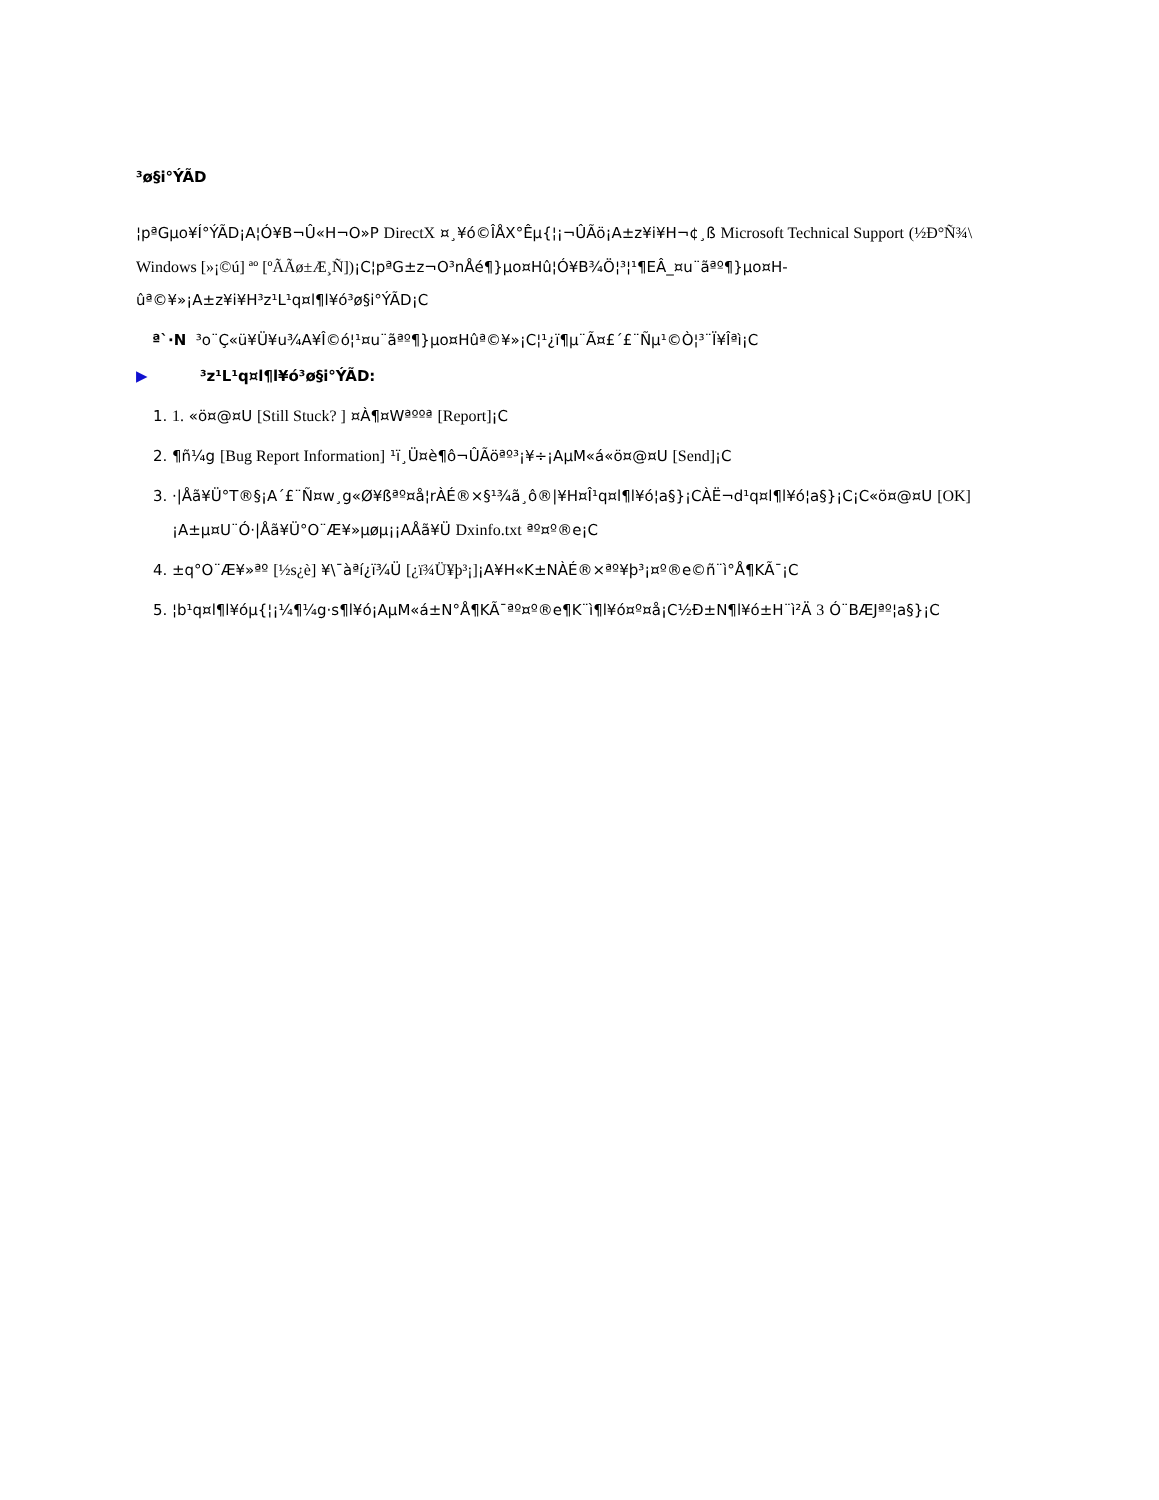³ø§i°ÝÃD
¦pªGµo¥Í°ÝÃD¡A¦Ó¥B¬Û«H¬O»P DirectX ¤¸¥ó©ÎÅX°Êµ{¦¡¬ÛÃö¡A±z¥i¥H¬¢¸ß Microsoft Technical Support (½Ð°Ñ¾\ Windows [»¡©ú] ªº [ºÃÃø±Æ¸Ñ])¡C¦pªG±z¬O³nÅé¶}µo¤Hû¦Ó¥B¾Ö¦³¦¹¶EÂ_¤u¨ãªº¶}µo¤H­ûª©¥»¡A±z¥i¥H³z¹L¹q¤l¶l¥ó³ø§i°ÝÃD¡C
ª`·N ³o¨Ç«ü¥Ü¥u¾A¥Î©ó¦¹¤u¨ãªº¶}µo¤Hûª©¥»¡C¦¹¿ï¶µ¨Ã¤£´£¨Ñµ¹©Ò¦³¨Ï¥Îªì¡C
▶ ³z¹L¹q¤l¶l¥ó³ø§i°ÝÃD:
1. 1. «ö¤@¤U [Still Stuck? ] ¤À¶¤Wªººª [Report]¡C
2. ¶ñ¼g [Bug Report Information] ¹ï¸Ü¤è¶ô¬ÛÃöªº³¡¥÷¡AµM«á«ö¤@¤U [Send]¡C
3. ·|Åã¥Ü°T®§¡A´£¨Ñ¤w¸g«Ø¥ßªº¤å¦rÀÉ®×§¹¾ã¸ô®|¥H¤Î¹q¤l¶l¥ó¦a§}¡CÀË¬d¹q¤l¶l¥ó¦a§}¡C¡C«ö¤@¤U [OK]¡A±µ¤U¨Ó·|Åã¥Ü°O¨Æ¥»µøµ¡¡AÅã¥Ü Dxinfo.txt ªº¤º®e¡C
4. ±q°O¨Æ¥»ªº [½s¿è] ¥\¯àªí¿ï¾Ü [¿ï¾Ü¥þ³¡]¡A¥H«K±NÀÉ®×ªº¥þ³¡¤º®e©ñ¨ì°Å¶KÃ¯¡C
5. ¦b¹q¤l¶l¥óµ{¦¡¼¶¼g·s¶l¥ó¡AµM«á±N°Å¶KÃ¯ªº¤º®e¶K¨ì¶l¥ó¤º¤å¡C½Ð±N¶l¥ó±H¨ì²Ä 3 Ó¨BÆJªº¦a§}¡C